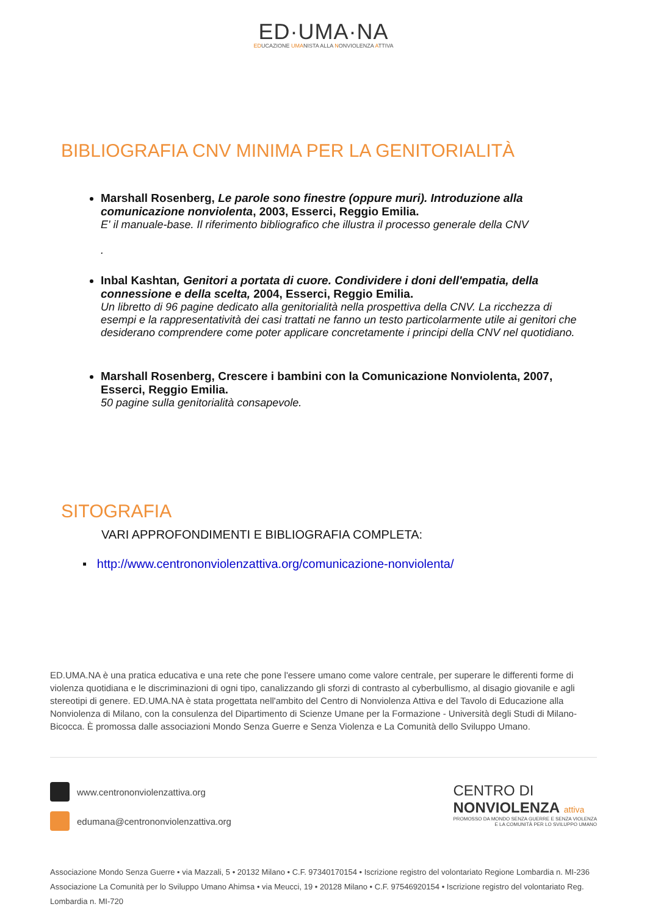ED·UMA·NA
EDUCAZIONE UMANISTA ALLA NONVIOLENZA ATTIVA
BIBLIOGRAFIA CNV MINIMA PER LA GENITORIALITÀ
Marshall Rosenberg, Le parole sono finestre (oppure muri). Introduzione alla comunicazione nonviolenta, 2003, Esserci, Reggio Emilia.
E' il manuale-base. Il riferimento bibliografico che illustra il processo generale della CNV
.
Inbal Kashtan, Genitori a portata di cuore. Condividere i doni dell'empatia, della connessione e della scelta, 2004, Esserci, Reggio Emilia.
Un libretto di 96 pagine dedicato alla genitorialità nella prospettiva della CNV. La ricchezza di esempi e la rappresentatività dei casi trattati ne fanno un testo particolarmente utile ai genitori che desiderano comprendere come poter applicare concretamente i principi della CNV nel quotidiano.
Marshall Rosenberg, Crescere i bambini con la Comunicazione Nonviolenta, 2007, Esserci, Reggio Emilia.
50 pagine sulla genitorialità consapevole.
SITOGRAFIA
VARI APPROFONDIMENTI E BIBLIOGRAFIA COMPLETA:
▪ http://www.centrononviolenzattiva.org/comunicazione-nonviolenta/
ED.UMA.NA è una pratica educativa e una rete che pone l'essere umano come valore centrale, per superare le differenti forme di violenza quotidiana e le discriminazioni di ogni tipo, canalizzando gli sforzi di contrasto al cyberbullismo, al disagio giovanile e agli stereotipi di genere. ED.UMA.NA è stata progettata nell'ambito del Centro di Nonviolenza Attiva e del Tavolo di Educazione alla Nonviolenza di Milano, con la consulenza del Dipartimento di Scienze Umane per la Formazione - Università degli Studi di Milano-Bicocca. È promossa dalle associazioni Mondo Senza Guerre e Senza Violenza e La Comunità dello Sviluppo Umano.
www.centrononviolenzattiva.org
edumana@centrononviolenzattiva.org
CENTRO DI
NONVIOLENZA attiva
PROMOSSO DA MONDO SENZA GUERRE E SENZA VIOLENZA
E LA COMUNITÀ PER LO SVILUPPO UMANO
Associazione Mondo Senza Guerre • via Mazzali, 5 • 20132 Milano • C.F. 97340170154 • Iscrizione registro del volontariato Regione Lombardia n. MI-236
Associazione La Comunità per lo Sviluppo Umano Ahimsa • via Meucci, 19 • 20128 Milano • C.F. 97546920154 • Iscrizione registro del volontariato Reg. Lombardia n. MI-720